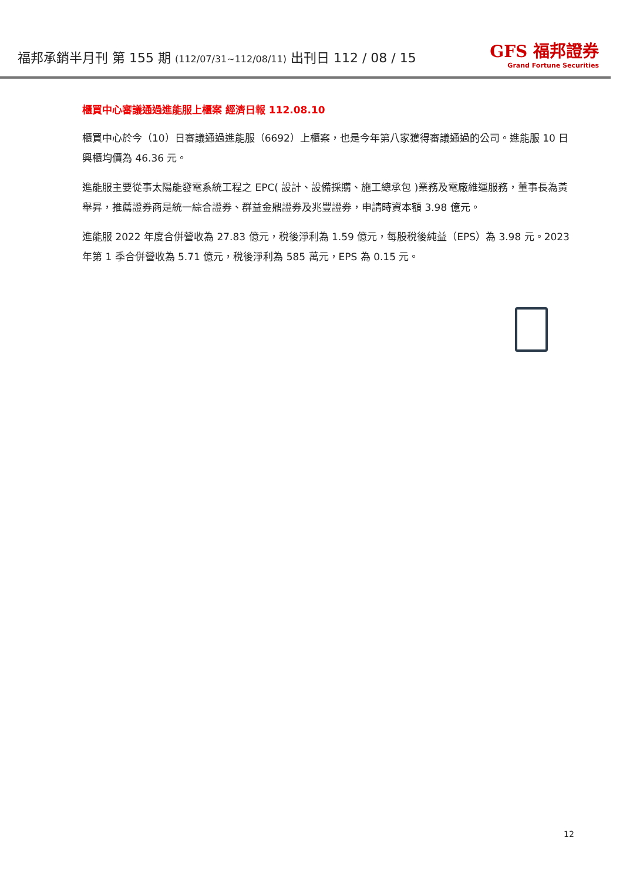福邦承銷半月刊 第 155 期 (112/07/31~112/08/11) 出刊日 112 / 08 / 15
GFS 福邦證券
Grand Fortune Securities
櫃買中心審議通過進能服上櫃案 經濟日報 112.08.10
櫃買中心於今（10）日審議通過進能服（6692）上櫃案，也是今年第八家獲得審議通過的公司。進能服 10 日興櫃均價為 46.36 元。
進能服主要從事太陽能發電系統工程之 EPC( 設計、設備採購、施工總承包 )業務及電廠維運服務，董事長為黃舉昇，推薦證券商是統一綜合證券、群益金鼎證券及兆豐證券，申請時資本額 3.98 億元。
進能服 2022 年度合併營收為 27.83 億元，稅後淨利為 1.59 億元，每股稅後純益（EPS）為 3.98 元。2023 年第 1 季合併營收為 5.71 億元，稅後淨利為 585 萬元，EPS 為 0.15 元。
12